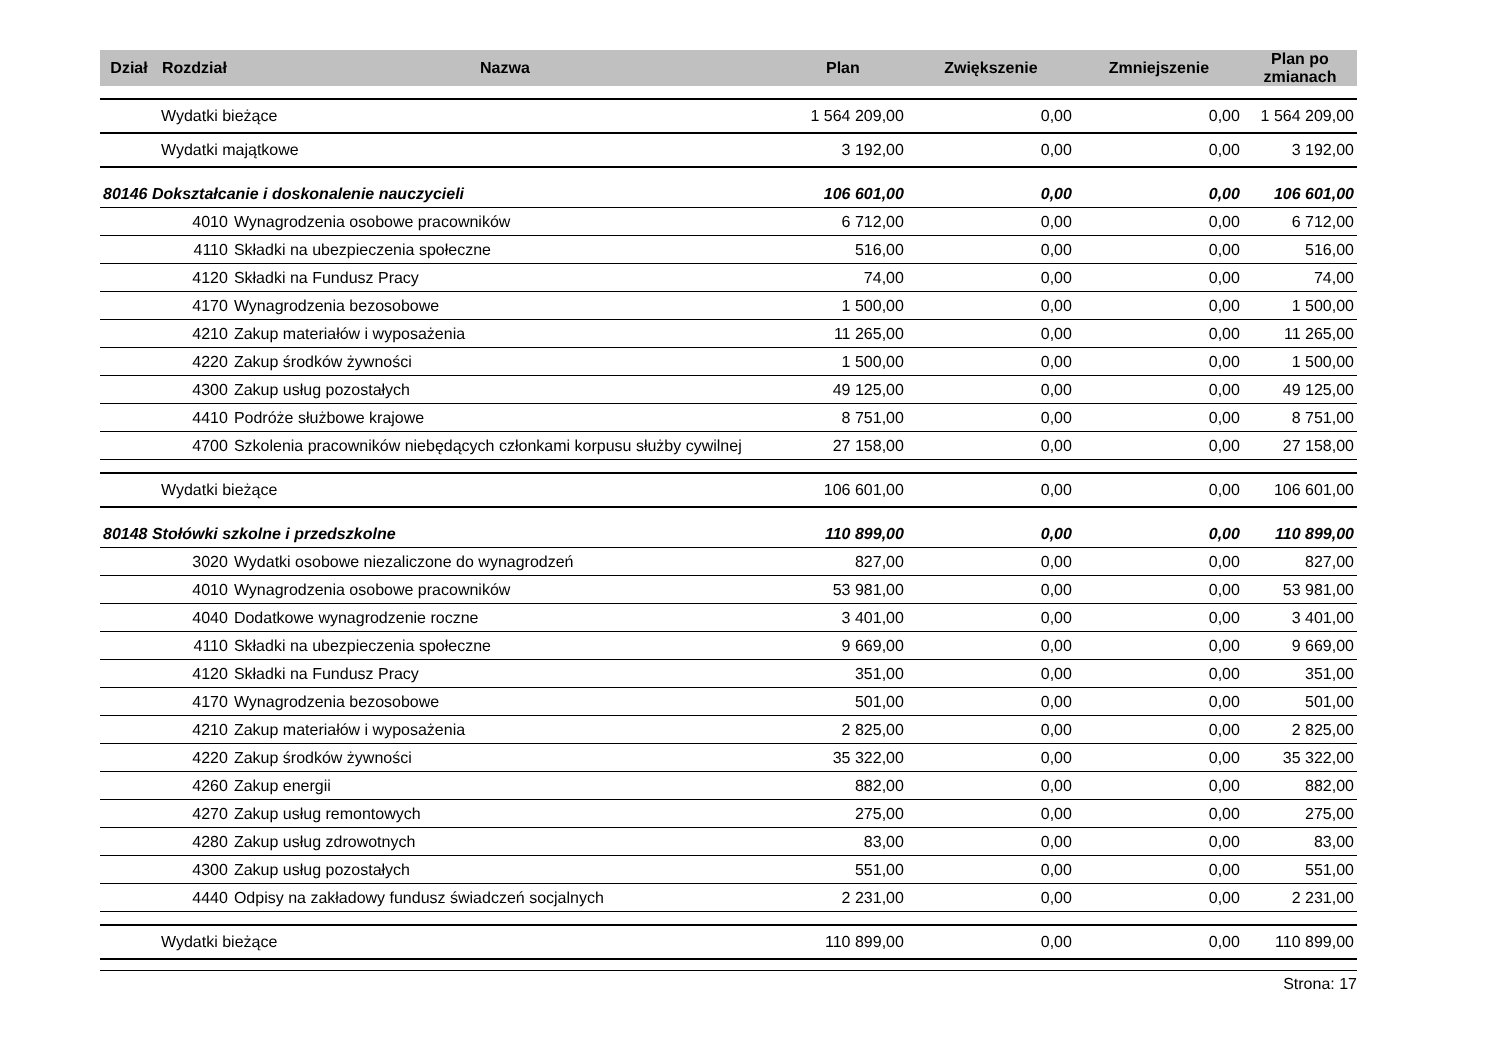| Dział | Rozdział | Nazwa | Plan | Zwiększenie | Zmniejszenie | Plan po zmianach |
| --- | --- | --- | --- | --- | --- | --- |
| | Wydatki bieżące | | 1 564 209,00 | 0,00 | 0,00 | 1 564 209,00 |
| | Wydatki majątkowe | | 3 192,00 | 0,00 | 0,00 | 3 192,00 |
| 80146 Dokształcanie i doskonalenie nauczycieli | | | 106 601,00 | 0,00 | 0,00 | 106 601,00 |
| | 4010 | Wynagrodzenia osobowe pracowników | 6 712,00 | 0,00 | 0,00 | 6 712,00 |
| | 4110 | Składki na ubezpieczenia społeczne | 516,00 | 0,00 | 0,00 | 516,00 |
| | 4120 | Składki na Fundusz Pracy | 74,00 | 0,00 | 0,00 | 74,00 |
| | 4170 | Wynagrodzenia bezosobowe | 1 500,00 | 0,00 | 0,00 | 1 500,00 |
| | 4210 | Zakup materiałów i wyposażenia | 11 265,00 | 0,00 | 0,00 | 11 265,00 |
| | 4220 | Zakup środków żywności | 1 500,00 | 0,00 | 0,00 | 1 500,00 |
| | 4300 | Zakup usług pozostałych | 49 125,00 | 0,00 | 0,00 | 49 125,00 |
| | 4410 | Podróże służbowe krajowe | 8 751,00 | 0,00 | 0,00 | 8 751,00 |
| | 4700 | Szkolenia pracowników niebędących członkami korpusu służby cywilnej | 27 158,00 | 0,00 | 0,00 | 27 158,00 |
| | Wydatki bieżące | | 106 601,00 | 0,00 | 0,00 | 106 601,00 |
| 80148 Stołówki szkolne i przedszkolne | | | 110 899,00 | 0,00 | 0,00 | 110 899,00 |
| | 3020 | Wydatki osobowe niezaliczone do wynagrodzeń | 827,00 | 0,00 | 0,00 | 827,00 |
| | 4010 | Wynagrodzenia osobowe pracowników | 53 981,00 | 0,00 | 0,00 | 53 981,00 |
| | 4040 | Dodatkowe wynagrodzenie roczne | 3 401,00 | 0,00 | 0,00 | 3 401,00 |
| | 4110 | Składki na ubezpieczenia społeczne | 9 669,00 | 0,00 | 0,00 | 9 669,00 |
| | 4120 | Składki na Fundusz Pracy | 351,00 | 0,00 | 0,00 | 351,00 |
| | 4170 | Wynagrodzenia bezosobowe | 501,00 | 0,00 | 0,00 | 501,00 |
| | 4210 | Zakup materiałów i wyposażenia | 2 825,00 | 0,00 | 0,00 | 2 825,00 |
| | 4220 | Zakup środków żywności | 35 322,00 | 0,00 | 0,00 | 35 322,00 |
| | 4260 | Zakup energii | 882,00 | 0,00 | 0,00 | 882,00 |
| | 4270 | Zakup usług remontowych | 275,00 | 0,00 | 0,00 | 275,00 |
| | 4280 | Zakup usług zdrowotnych | 83,00 | 0,00 | 0,00 | 83,00 |
| | 4300 | Zakup usług pozostałych | 551,00 | 0,00 | 0,00 | 551,00 |
| | 4440 | Odpisy na zakładowy fundusz świadczeń socjalnych | 2 231,00 | 0,00 | 0,00 | 2 231,00 |
| | Wydatki bieżące | | 110 899,00 | 0,00 | 0,00 | 110 899,00 |
Strona: 17